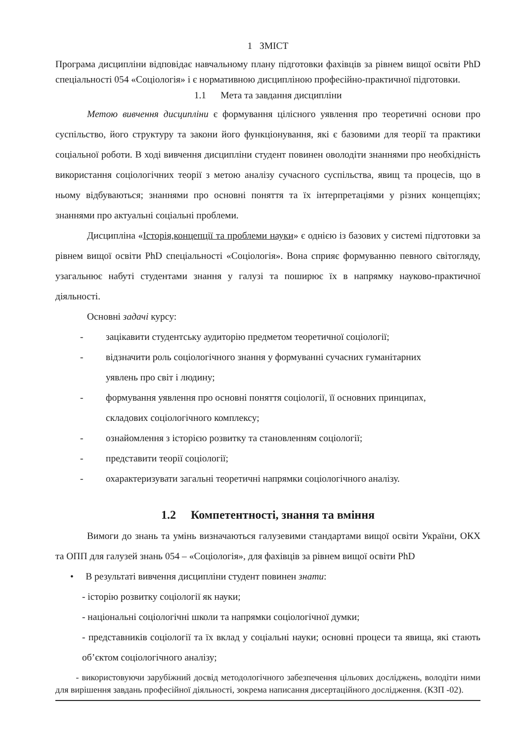1 ЗМІСТ
Програма дисципліни відповідає навчальному плану підготовки фахівців за рівнем вищої освіти PhD спеціальності 054 «Соціологія» і є нормативною дисципліною професійно-практичної підготовки.
1.1 Мета та завдання дисципліни
Метою вивчення дисципліни є формування цілісного уявлення про теоретичні основи про суспільство, його структуру та закони його функціонування, які є базовими для теорії та практики соціальної роботи. В ході вивчення дисципліни студент повинен оволодіти знаннями про необхідність використання соціологічних теорії з метою аналізу сучасного суспільства, явищ та процесів, що в ньому відбуваються; знаннями про основні поняття та їх інтерпретаціями у різних концепціях; знаннями про актуальні соціальні проблеми.
Дисципліна «Історія,концепції та проблеми науки» є однією із базових у системі підготовки за рівнем вищої освіти PhD спеціальності «Соціологія». Вона сприяє формуванню певного світогляду, узагальнює набуті студентами знання у галузі та поширює їх в напрямку науково-практичної діяльності.
Основні задачі курсу:
- зацікавити студентську аудиторію предметом теоретичної соціології;
- відзначити роль соціологічного знання у формуванні сучасних гуманітарних
уявлень про світ і людину;
- формування уявлення про основні поняття соціології, її основних принципах,
складових соціологічного комплексу;
- ознайомлення з історією розвитку та становленням соціології;
- представити теорії соціології;
- охарактеризувати загальні теоретичні напрямки соціологічного аналізу.
1.2 Компетентності, знання та вміння
Вимоги до знань та умінь визначаються галузевими стандартами вищої освіти України, ОКХ та ОПП для галузей знань 054 – «Соціологія», для фахівців за рівнем вищої освіти PhD
• В результаті вивчення дисципліни студент повинен знати:
- історію розвитку соціології як науки;
- національні соціологічні школи та напрямки соціологічної думки;
- представників соціології та їх вклад у соціальні науки; основні процеси та явища, які стають об’єктом соціологічного аналізу;
- використовуючи зарубіжний досвід методологічного забезпечення цільових досліджень, володіти ними для вирішення завдань професійної діяльності, зокрема написання дисертаційного дослідження. (КЗП -02).